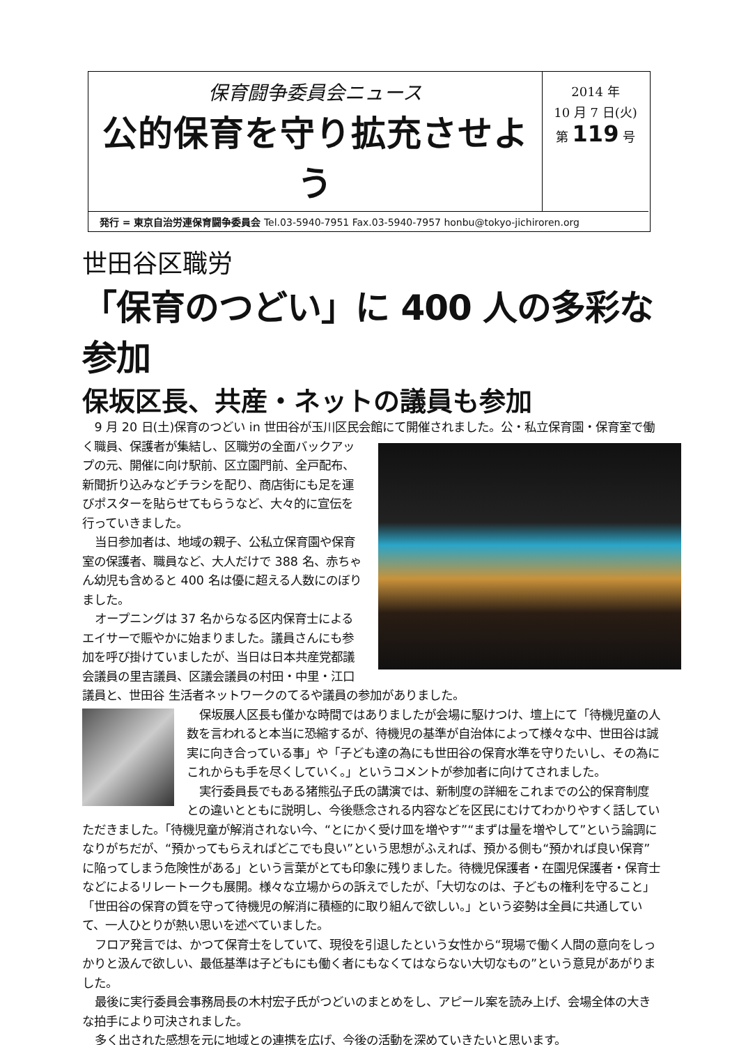保育闘争委員会ニュース
公的保育を守り拡充させよう
2014 年
10 月 7 日(火)
第 119 号
発行 = 東京自治労連保育闘争委員会 Tel.03-5940-7951 Fax.03-5940-7957 honbu@tokyo-jichiroren.org
世田谷区職労
「保育のつどい」に 400 人の多彩な参加
保坂区長、共産・ネットの議員も参加
9 月 20 日(土)保育のつどい in 世田谷が玉川区民会館にて開催されました。公・私立保育園・保 育室で働く職員、保護者が集結し、区職労の全面バックアップの元、開催に向け駅前、区立園門前、全戸配布、新聞折り込みなどチラシを配り、商店街にも足を運びポスターを貼らせてもらうなど、大々的に宣伝を行っていきました。
当日参加者は、地域の親子、公私立保育園や保育室の保護者、職員など、大人だけで 388 名、赤ちゃん幼児も含めると 400 名は優に超える人数にのぼりました。
オープニングは 37 名からなる区内保育士によるエイサーで賑やかに始まりました。議員さんにも参加を呼び掛けていましたが、当日は日本共産党都議会議員の里吉議員、区議会議員の村田・中里・江口議員と、世田谷 生活者ネットワークのてるや議員の参加がありました。
保坂展人区長も僅かな時間ではありましたが会場に駆けつけ、壇上にて「待機児童の人数を言われると本当に恐縮するが、待機児の基準が自治体によって様々な中、世田谷は誠実に向き合っている事」や「子ども達の為にも世田谷の保育水準を守りたいし、その為にこれからも手を尽くしていく。」というコメントが参加者に向けてされました。
実行委員長でもある猪熊弘子氏の講演では、新制度の詳細をこれまでの公的保育制度との違いとともに説明し、今後懸念される内容などを区民にむけてわかりやすく話していただきました。「待機児童が解消されない今、“とにかく受け皿を増やす”“まずは量を増やして”という論調になりがちだが、“預かってもらえればどこでも良い”という思想がふえれば、預かる側も“預かれば良い保育”に陥ってしまう危険性がある」という言葉がとても印象に残りました。待機児保護者・在園児保護者・保育士などによるリレートークも展開。様々な立場からの訴えでしたが、「大切なのは、子どもの権利を守ること」「世田谷の保育の質を守って待機児の解消に積極的に取り組んで欲しい。」という姿勢は全員に共通していて、一人ひとりが熱い思いを述べていました。
フロア発言では、かつて保育士をしていて、現役を引退したという女性から“現場で働く人間の意向をしっかりと汲んで欲しい、最低基準は子どもにも働く者にもなくてはならない大切なもの”という意見があがりました。
最後に実行委員会事務局長の木村宏子氏がつどいのまとめをし、アピール案を読み上げ、会場全体の大きな拍手により可決されました。
多く出された感想を元に地域との連携を広げ、今後の活動を深めていきたいと思います。